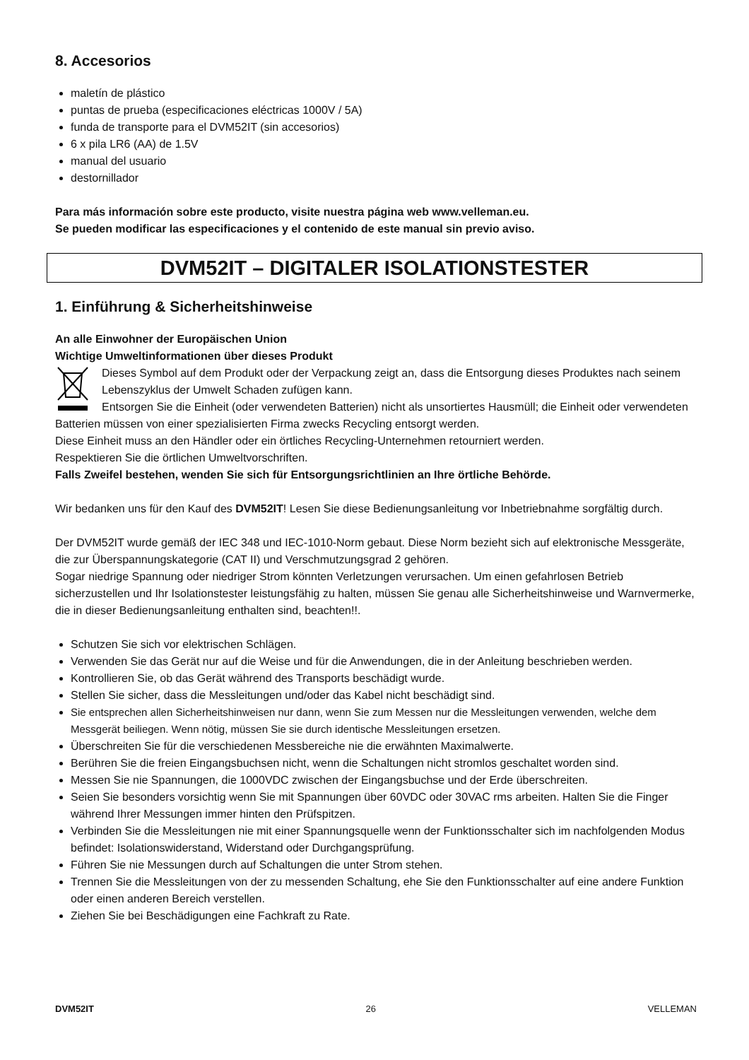8. Accesorios
maletín de plástico
puntas de prueba (especificaciones eléctricas 1000V / 5A)
funda de transporte para el DVM52IT (sin accesorios)
6 x pila LR6 (AA) de 1.5V
manual del usuario
destornillador
Para más información sobre este producto, visite nuestra página web www.velleman.eu.
Se pueden modificar las especificaciones y el contenido de este manual sin previo aviso.
DVM52IT – DIGITALER ISOLATIONSTESTER
1. Einführung & Sicherheitshinweise
An alle Einwohner der Europäischen Union
Wichtige Umweltinformationen über dieses Produkt
Dieses Symbol auf dem Produkt oder der Verpackung zeigt an, dass die Entsorgung dieses Produktes nach seinem Lebenszyklus der Umwelt Schaden zufügen kann.
Entsorgen Sie die Einheit (oder verwendeten Batterien) nicht als unsortiertes Hausmüll; die Einheit oder verwendeten Batterien müssen von einer spezialisierten Firma zwecks Recycling entsorgt werden.
Diese Einheit muss an den Händler oder ein örtliches Recycling-Unternehmen retourniert werden.
Respektieren Sie die örtlichen Umweltvorschriften.
Falls Zweifel bestehen, wenden Sie sich für Entsorgungsrichtlinien an Ihre örtliche Behörde.
Wir bedanken uns für den Kauf des DVM52IT! Lesen Sie diese Bedienungsanleitung vor Inbetriebnahme sorgfältig durch.
Der DVM52IT wurde gemäß der IEC 348 und IEC-1010-Norm gebaut. Diese Norm bezieht sich auf elektronische Messgeräte, die zur Überspannungskategorie (CAT II) und Verschmutzungsgrad 2 gehören.
Sogar niedrige Spannung oder niedriger Strom könnten Verletzungen verursachen. Um einen gefahrlosen Betrieb sicherzustellen und Ihr Isolationstester leistungsfähig zu halten, müssen Sie genau alle Sicherheitshinweise und Warnvermerke, die in dieser Bedienungsanleitung enthalten sind, beachten!!.
Schutzen Sie sich vor elektrischen Schlägen.
Verwenden Sie das Gerät nur auf die Weise und für die Anwendungen, die in der Anleitung beschrieben werden.
Kontrollieren Sie, ob das Gerät während des Transports beschädigt wurde.
Stellen Sie sicher, dass die Messleitungen und/oder das Kabel nicht beschädigt sind.
Sie entsprechen allen Sicherheitshinweisen nur dann, wenn Sie zum Messen nur die Messleitungen verwenden, welche dem Messgerät beiliegen. Wenn nötig, müssen Sie sie durch identische Messleitungen ersetzen.
Überschreiten Sie für die verschiedenen Messbereiche nie die erwähnten Maximalwerte.
Berühren Sie die freien Eingangsbuchsen nicht, wenn die Schaltungen nicht stromlos geschaltet worden sind.
Messen Sie nie Spannungen, die 1000VDC zwischen der Eingangsbuchse und der Erde überschreiten.
Seien Sie besonders vorsichtig wenn Sie mit Spannungen über 60VDC oder 30VAC rms arbeiten. Halten Sie die Finger während Ihrer Messungen immer hinten den Prüfspitzen.
Verbinden Sie die Messleitungen nie mit einer Spannungsquelle wenn der Funktionsschalter sich im nachfolgenden Modus befindet: Isolationswiderstand, Widerstand oder Durchgangsprüfung.
Führen Sie nie Messungen durch auf Schaltungen die unter Strom stehen.
Trennen Sie die Messleitungen von der zu messenden Schaltung, ehe Sie den Funktionsschalter auf eine andere Funktion oder einen anderen Bereich verstellen.
Ziehen Sie bei Beschädigungen eine Fachkraft zu Rate.
DVM52IT 26 VELLEMAN